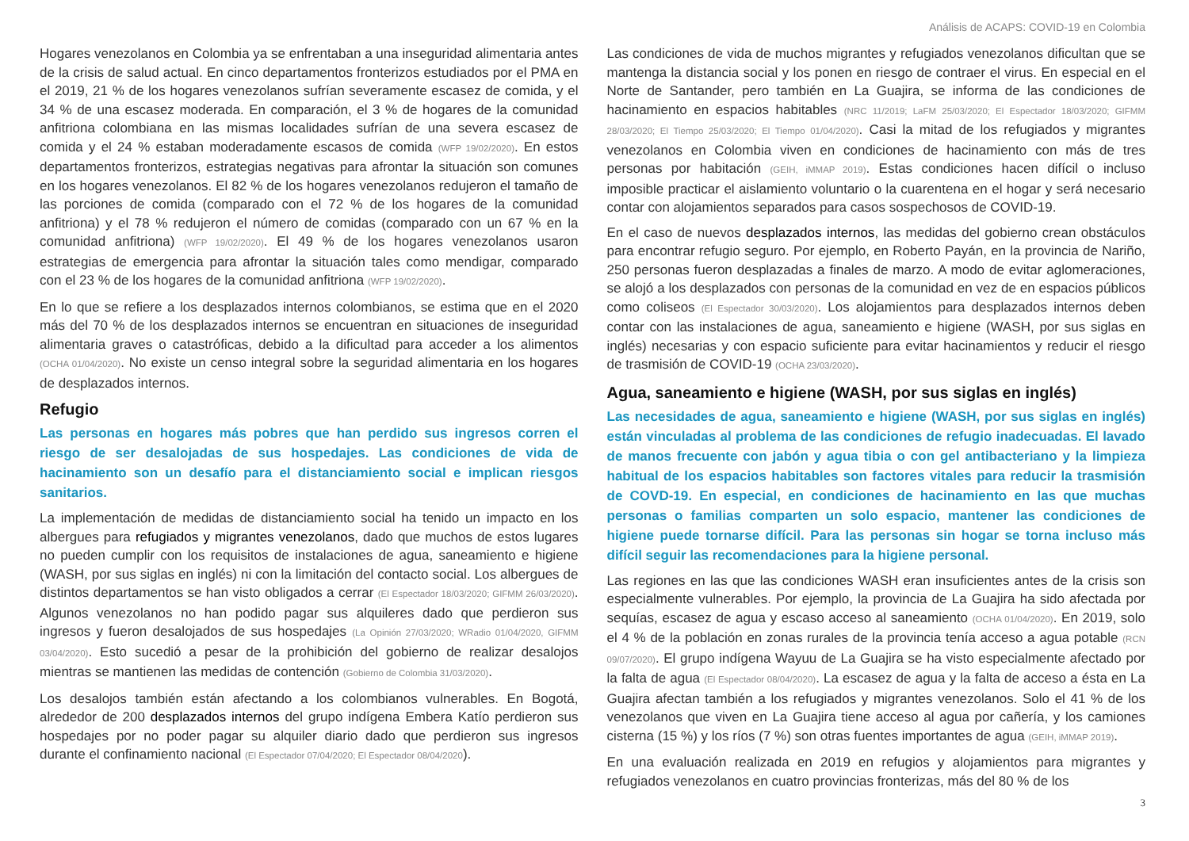Análisis de ACAPS: COVID-19 en Colombia
Hogares venezolanos en Colombia ya se enfrentaban a una inseguridad alimentaria antes de la crisis de salud actual. En cinco departamentos fronterizos estudiados por el PMA en el 2019, 21 % de los hogares venezolanos sufrían severamente escasez de comida, y el 34 % de una escasez moderada. En comparación, el 3 % de hogares de la comunidad anfitriona colombiana en las mismas localidades sufrían de una severa escasez de comida y el 24 % estaban moderadamente escasos de comida (WFP 19/02/2020). En estos departamentos fronterizos, estrategias negativas para afrontar la situación son comunes en los hogares venezolanos. El 82 % de los hogares venezolanos redujeron el tamaño de las porciones de comida (comparado con el 72 % de los hogares de la comunidad anfitriona) y el 78 % redujeron el número de comidas (comparado con un 67 % en la comunidad anfitriona) (WFP 19/02/2020). El 49 % de los hogares venezolanos usaron estrategias de emergencia para afrontar la situación tales como mendigar, comparado con el 23 % de los hogares de la comunidad anfitriona (WFP 19/02/2020).
En lo que se refiere a los desplazados internos colombianos, se estima que en el 2020 más del 70 % de los desplazados internos se encuentran en situaciones de inseguridad alimentaria graves o catastróficas, debido a la dificultad para acceder a los alimentos (OCHA 01/04/2020). No existe un censo integral sobre la seguridad alimentaria en los hogares de desplazados internos.
Refugio
Las personas en hogares más pobres que han perdido sus ingresos corren el riesgo de ser desalojadas de sus hospedajes. Las condiciones de vida de hacinamiento son un desafío para el distanciamiento social e implican riesgos sanitarios.
La implementación de medidas de distanciamiento social ha tenido un impacto en los albergues para refugiados y migrantes venezolanos, dado que muchos de estos lugares no pueden cumplir con los requisitos de instalaciones de agua, saneamiento e higiene (WASH, por sus siglas en inglés) ni con la limitación del contacto social. Los albergues de distintos departamentos se han visto obligados a cerrar (El Espectador 18/03/2020; GIFMM 26/03/2020). Algunos venezolanos no han podido pagar sus alquileres dado que perdieron sus ingresos y fueron desalojados de sus hospedajes (La Opinión 27/03/2020; WRadio 01/04/2020, GIFMM 03/04/2020). Esto sucedió a pesar de la prohibición del gobierno de realizar desalojos mientras se mantienen las medidas de contención (Gobierno de Colombia 31/03/2020).
Los desalojos también están afectando a los colombianos vulnerables. En Bogotá, alrededor de 200 desplazados internos del grupo indígena Embera Katío perdieron sus hospedajes por no poder pagar su alquiler diario dado que perdieron sus ingresos durante el confinamiento nacional (El Espectador 07/04/2020; El Espectador 08/04/2020).
Las condiciones de vida de muchos migrantes y refugiados venezolanos dificultan que se mantenga la distancia social y los ponen en riesgo de contraer el virus. En especial en el Norte de Santander, pero también en La Guajira, se informa de las condiciones de hacinamiento en espacios habitables (NRC 11/2019; LaFM 25/03/2020; El Espectador 18/03/2020; GIFMM 28/03/2020; El Tiempo 25/03/2020; El Tiempo 01/04/2020). Casi la mitad de los refugiados y migrantes venezolanos en Colombia viven en condiciones de hacinamiento con más de tres personas por habitación (GEIH, iMMAP 2019). Estas condiciones hacen difícil o incluso imposible practicar el aislamiento voluntario o la cuarentena en el hogar y será necesario contar con alojamientos separados para casos sospechosos de COVID-19.
En el caso de nuevos desplazados internos, las medidas del gobierno crean obstáculos para encontrar refugio seguro. Por ejemplo, en Roberto Payán, en la provincia de Nariño, 250 personas fueron desplazadas a finales de marzo. A modo de evitar aglomeraciones, se alojó a los desplazados con personas de la comunidad en vez de en espacios públicos como coliseos (El Espectador 30/03/2020). Los alojamientos para desplazados internos deben contar con las instalaciones de agua, saneamiento e higiene (WASH, por sus siglas en inglés) necesarias y con espacio suficiente para evitar hacinamientos y reducir el riesgo de trasmisión de COVID-19 (OCHA 23/03/2020).
Agua, saneamiento e higiene (WASH, por sus siglas en inglés)
Las necesidades de agua, saneamiento e higiene (WASH, por sus siglas en inglés) están vinculadas al problema de las condiciones de refugio inadecuadas. El lavado de manos frecuente con jabón y agua tibia o con gel antibacteriano y la limpieza habitual de los espacios habitables son factores vitales para reducir la trasmisión de COVD-19. En especial, en condiciones de hacinamiento en las que muchas personas o familias comparten un solo espacio, mantener las condiciones de higiene puede tornarse difícil. Para las personas sin hogar se torna incluso más difícil seguir las recomendaciones para la higiene personal.
Las regiones en las que las condiciones WASH eran insuficientes antes de la crisis son especialmente vulnerables. Por ejemplo, la provincia de La Guajira ha sido afectada por sequías, escasez de agua y escaso acceso al saneamiento (OCHA 01/04/2020). En 2019, solo el 4 % de la población en zonas rurales de la provincia tenía acceso a agua potable (RCN 09/07/2020). El grupo indígena Wayuu de La Guajira se ha visto especialmente afectado por la falta de agua (El Espectador 08/04/2020). La escasez de agua y la falta de acceso a ésta en La Guajira afectan también a los refugiados y migrantes venezolanos. Solo el 41 % de los venezolanos que viven en La Guajira tiene acceso al agua por cañería, y los camiones cisterna (15 %) y los ríos (7 %) son otras fuentes importantes de agua (GEIH, iMMAP 2019).
En una evaluación realizada en 2019 en refugios y alojamientos para migrantes y refugiados venezolanos en cuatro provincias fronterizas, más del 80 % de los
3